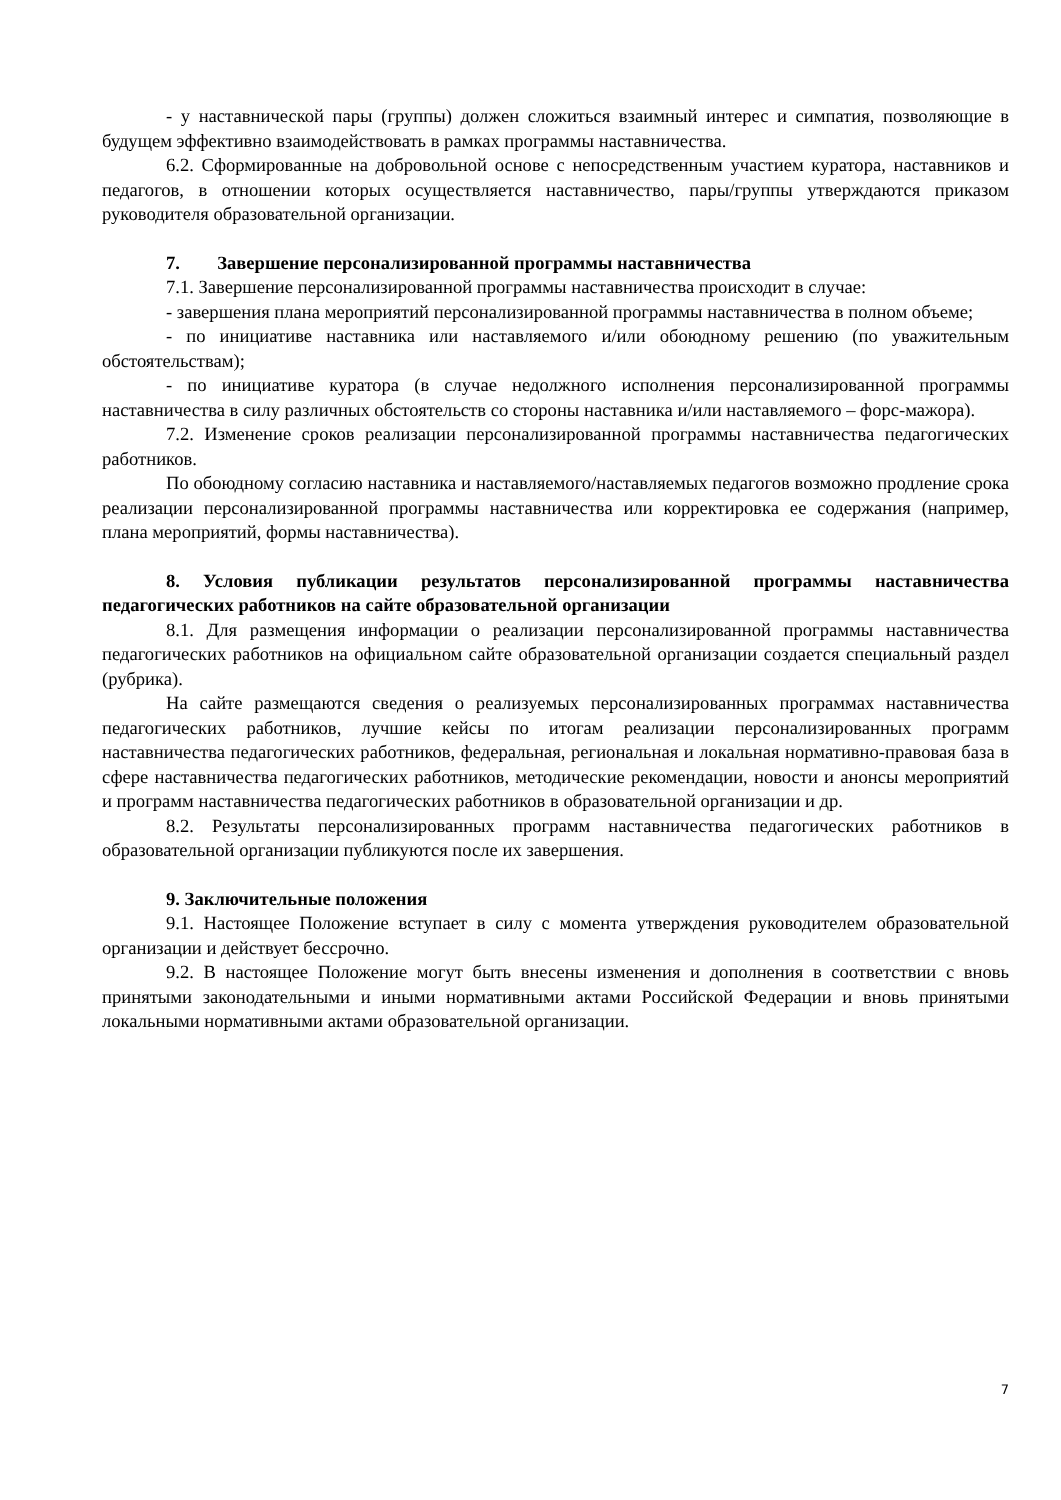- у наставнической пары (группы) должен сложиться взаимный интерес и симпатия, позволяющие в будущем эффективно взаимодействовать в рамках программы наставничества.
6.2. Сформированные на добровольной основе с непосредственным участием куратора, наставников и педагогов, в отношении которых осуществляется наставничество, пары/группы утверждаются приказом руководителя образовательной организации.
7. Завершение персонализированной программы наставничества
7.1. Завершение персонализированной программы наставничества происходит в случае:
- завершения плана мероприятий персонализированной программы наставничества в полном объеме;
- по инициативе наставника или наставляемого и/или обоюдному решению (по уважительным обстоятельствам);
- по инициативе куратора (в случае недолжного исполнения персонализированной программы наставничества в силу различных обстоятельств со стороны наставника и/или наставляемого – форс-мажора).
7.2. Изменение сроков реализации персонализированной программы наставничества педагогических работников.
По обоюдному согласию наставника и наставляемого/наставляемых педагогов возможно продление срока реализации персонализированной программы наставничества или корректировка ее содержания (например, плана мероприятий, формы наставничества).
8. Условия публикации результатов персонализированной программы наставничества педагогических работников на сайте образовательной организации
8.1. Для размещения информации о реализации персонализированной программы наставничества педагогических работников на официальном сайте образовательной организации создается специальный раздел (рубрика).
На сайте размещаются сведения о реализуемых персонализированных программах наставничества педагогических работников, лучшие кейсы по итогам реализации персонализированных программ наставничества педагогических работников, федеральная, региональная и локальная нормативно-правовая база в сфере наставничества педагогических работников, методические рекомендации, новости и анонсы мероприятий и программ наставничества педагогических работников в образовательной организации и др.
8.2. Результаты персонализированных программ наставничества педагогических работников в образовательной организации публикуются после их завершения.
9. Заключительные положения
9.1. Настоящее Положение вступает в силу с момента утверждения руководителем образовательной организации и действует бессрочно.
9.2. В настоящее Положение могут быть внесены изменения и дополнения в соответствии с вновь принятыми законодательными и иными нормативными актами Российской Федерации и вновь принятыми локальными нормативными актами образовательной организации.
7